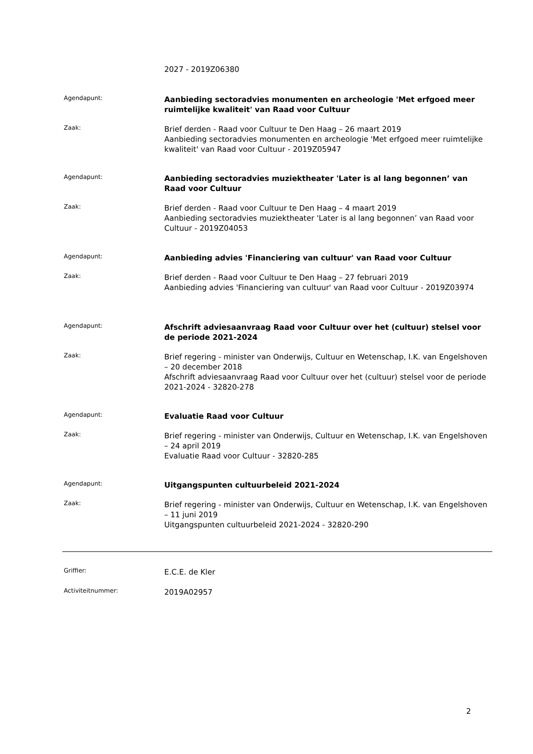2027 - 2019Z06380
Agendapunt:
Aanbieding sectoradvies monumenten en archeologie 'Met erfgoed meer ruimtelijke kwaliteit' van Raad voor Cultuur
Zaak:
Brief derden - Raad voor Cultuur te Den Haag – 26 maart 2019
Aanbieding sectoradvies monumenten en archeologie 'Met erfgoed meer ruimtelijke kwaliteit' van Raad voor Cultuur - 2019Z05947
Agendapunt:
Aanbieding sectoradvies muziektheater 'Later is al lang begonnen’ van Raad voor Cultuur
Zaak:
Brief derden - Raad voor Cultuur te Den Haag – 4 maart 2019
Aanbieding sectoradvies muziektheater 'Later is al lang begonnen’ van Raad voor Cultuur - 2019Z04053
Agendapunt:
Aanbieding advies 'Financiering van cultuur' van Raad voor Cultuur
Zaak:
Brief derden - Raad voor Cultuur te Den Haag – 27 februari 2019
Aanbieding advies 'Financiering van cultuur' van Raad voor Cultuur - 2019Z03974
Agendapunt:
Afschrift adviesaanvraag Raad voor Cultuur over het (cultuur) stelsel voor de periode 2021-2024
Zaak:
Brief regering - minister van Onderwijs, Cultuur en Wetenschap, I.K. van Engelshoven – 20 december 2018
Afschrift adviesaanvraag Raad voor Cultuur over het (cultuur) stelsel voor de periode 2021-2024 - 32820-278
Agendapunt:
Evaluatie Raad voor Cultuur
Zaak:
Brief regering - minister van Onderwijs, Cultuur en Wetenschap, I.K. van Engelshoven – 24 april 2019
Evaluatie Raad voor Cultuur - 32820-285
Agendapunt:
Uitgangspunten cultuurbeleid 2021-2024
Zaak:
Brief regering - minister van Onderwijs, Cultuur en Wetenschap, I.K. van Engelshoven – 11 juni 2019
Uitgangspunten cultuurbeleid 2021-2024 - 32820-290
Griffier:
E.C.E. de Kler
Activiteitnummer:
2019A02957
2